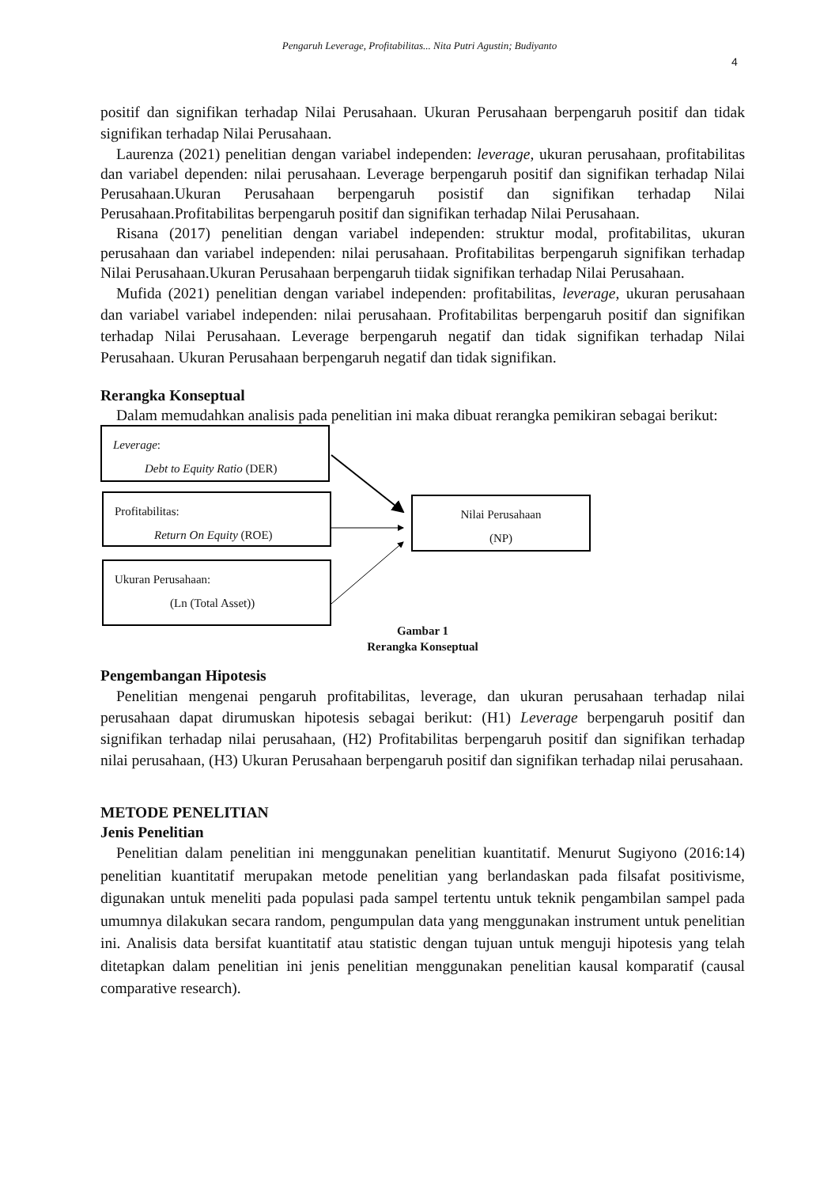Pengaruh Leverage, Profitabilitas... Nita Putri Agustin; Budiyanto
4
positif dan signifikan terhadap Nilai Perusahaan. Ukuran Perusahaan berpengaruh positif dan tidak signifikan terhadap Nilai Perusahaan.
Laurenza (2021) penelitian dengan variabel independen: leverage, ukuran perusahaan, profitabilitas dan variabel dependen: nilai perusahaan. Leverage berpengaruh positif dan signifikan terhadap Nilai Perusahaan.Ukuran Perusahaan berpengaruh posistif dan signifikan terhadap Nilai Perusahaan.Profitabilitas berpengaruh positif dan signifikan terhadap Nilai Perusahaan.
Risana (2017) penelitian dengan variabel independen: struktur modal, profitabilitas, ukuran perusahaan dan variabel independen: nilai perusahaan. Profitabilitas berpengaruh signifikan terhadap Nilai Perusahaan.Ukuran Perusahaan berpengaruh tiidak signifikan terhadap Nilai Perusahaan.
Mufida (2021) penelitian dengan variabel independen: profitabilitas, leverage, ukuran perusahaan dan variabel variabel independen: nilai perusahaan. Profitabilitas berpengaruh positif dan signifikan terhadap Nilai Perusahaan. Leverage berpengaruh negatif dan tidak signifikan terhadap Nilai Perusahaan. Ukuran Perusahaan berpengaruh negatif dan tidak signifikan.
Rerangka Konseptual
Dalam memudahkan analisis pada penelitian ini maka dibuat rerangka pemikiran sebagai berikut:
Leverage:
Debt to Equity Ratio (DER)
Profitabilitas:
Return On Equity (ROE)
Nilai Perusahaan
(NP)
Ukuran Perusahaan:
(Ln (Total Asset))
Gambar 1
Rerangka Konseptual
Pengembangan Hipotesis
Penelitian mengenai pengaruh profitabilitas, leverage, dan ukuran perusahaan terhadap nilai perusahaan dapat dirumuskan hipotesis sebagai berikut: (H1) Leverage berpengaruh positif dan signifikan terhadap nilai perusahaan, (H2) Profitabilitas berpengaruh positif dan signifikan terhadap nilai perusahaan, (H3) Ukuran Perusahaan berpengaruh positif dan signifikan terhadap nilai perusahaan.
METODE PENELITIAN
Jenis Penelitian
Penelitian dalam penelitian ini menggunakan penelitian kuantitatif. Menurut Sugiyono (2016:14) penelitian kuantitatif merupakan metode penelitian yang berlandaskan pada filsafat positivisme, digunakan untuk meneliti pada populasi pada sampel tertentu untuk teknik pengambilan sampel pada umumnya dilakukan secara random, pengumpulan data yang menggunakan instrument untuk penelitian ini. Analisis data bersifat kuantitatif atau statistic dengan tujuan untuk menguji hipotesis yang telah ditetapkan dalam penelitian ini jenis penelitian menggunakan penelitian kausal komparatif (causal comparative research).